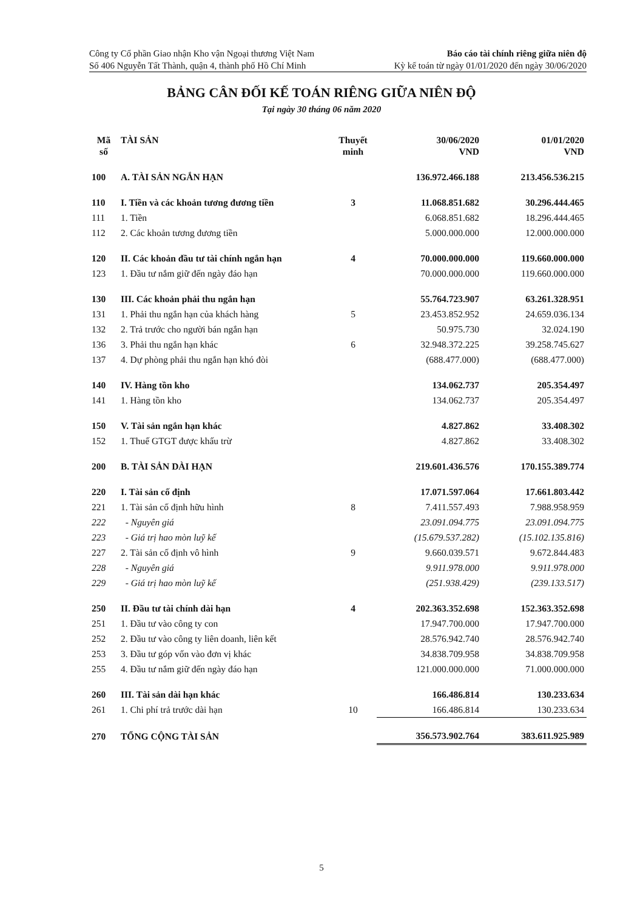Công ty Cổ phần Giao nhận Kho vận Ngoại thương Việt Nam
Số 406 Nguyễn Tất Thành, quận 4, thành phố Hồ Chí Minh
Báo cáo tài chính riêng giữa niên độ
Kỳ kế toán từ ngày 01/01/2020 đến ngày 30/06/2020
BẢNG CÂN ĐỐI KẾ TOÁN RIÊNG GIỮA NIÊN ĐỘ
Tại ngày 30 tháng 06 năm 2020
| Mã số | TÀI SẢN | Thuyết minh | 30/06/2020 VND | 01/01/2020 VND |
| --- | --- | --- | --- | --- |
| 100 | A. TÀI SẢN NGẮN HẠN | | 136.972.466.188 | 213.456.536.215 |
| 110 | I. Tiền và các khoản tương đương tiền | 3 | 11.068.851.682 | 30.296.444.465 |
| 111 | 1. Tiền | | 6.068.851.682 | 18.296.444.465 |
| 112 | 2. Các khoản tương đương tiền | | 5.000.000.000 | 12.000.000.000 |
| 120 | II. Các khoản đầu tư tài chính ngắn hạn | 4 | 70.000.000.000 | 119.660.000.000 |
| 123 | 1. Đầu tư nắm giữ đến ngày đáo hạn | | 70.000.000.000 | 119.660.000.000 |
| 130 | III. Các khoản phải thu ngắn hạn | | 55.764.723.907 | 63.261.328.951 |
| 131 | 1. Phải thu ngắn hạn của khách hàng | 5 | 23.453.852.952 | 24.659.036.134 |
| 132 | 2. Trả trước cho người bán ngắn hạn | | 50.975.730 | 32.024.190 |
| 136 | 3. Phải thu ngắn hạn khác | 6 | 32.948.372.225 | 39.258.745.627 |
| 137 | 4. Dự phòng phải thu ngắn hạn khó đòi | | (688.477.000) | (688.477.000) |
| 140 | IV. Hàng tồn kho | | 134.062.737 | 205.354.497 |
| 141 | 1. Hàng tồn kho | | 134.062.737 | 205.354.497 |
| 150 | V. Tài sản ngắn hạn khác | | 4.827.862 | 33.408.302 |
| 152 | 1. Thuế GTGT được khấu trừ | | 4.827.862 | 33.408.302 |
| 200 | B. TÀI SẢN DÀI HẠN | | 219.601.436.576 | 170.155.389.774 |
| 220 | I. Tài sản cố định | | 17.071.597.064 | 17.661.803.442 |
| 221 | 1. Tài sản cố định hữu hình | 8 | 7.411.557.493 | 7.988.958.959 |
| 222 | - Nguyên giá | | 23.091.094.775 | 23.091.094.775 |
| 223 | - Giá trị hao mòn luỹ kế | | (15.679.537.282) | (15.102.135.816) |
| 227 | 2. Tài sản cố định vô hình | 9 | 9.660.039.571 | 9.672.844.483 |
| 228 | - Nguyên giá | | 9.911.978.000 | 9.911.978.000 |
| 229 | - Giá trị hao mòn luỹ kế | | (251.938.429) | (239.133.517) |
| 250 | II. Đầu tư tài chính dài hạn | 4 | 202.363.352.698 | 152.363.352.698 |
| 251 | 1. Đầu tư vào công ty con | | 17.947.700.000 | 17.947.700.000 |
| 252 | 2. Đầu tư vào công ty liên doanh, liên kết | | 28.576.942.740 | 28.576.942.740 |
| 253 | 3. Đầu tư góp vốn vào đơn vị khác | | 34.838.709.958 | 34.838.709.958 |
| 255 | 4. Đầu tư nắm giữ đến ngày đáo hạn | | 121.000.000.000 | 71.000.000.000 |
| 260 | III. Tài sản dài hạn khác | | 166.486.814 | 130.233.634 |
| 261 | 1. Chi phí trả trước dài hạn | 10 | 166.486.814 | 130.233.634 |
| 270 | TỔNG CỘNG TÀI SẢN | | 356.573.902.764 | 383.611.925.989 |
5